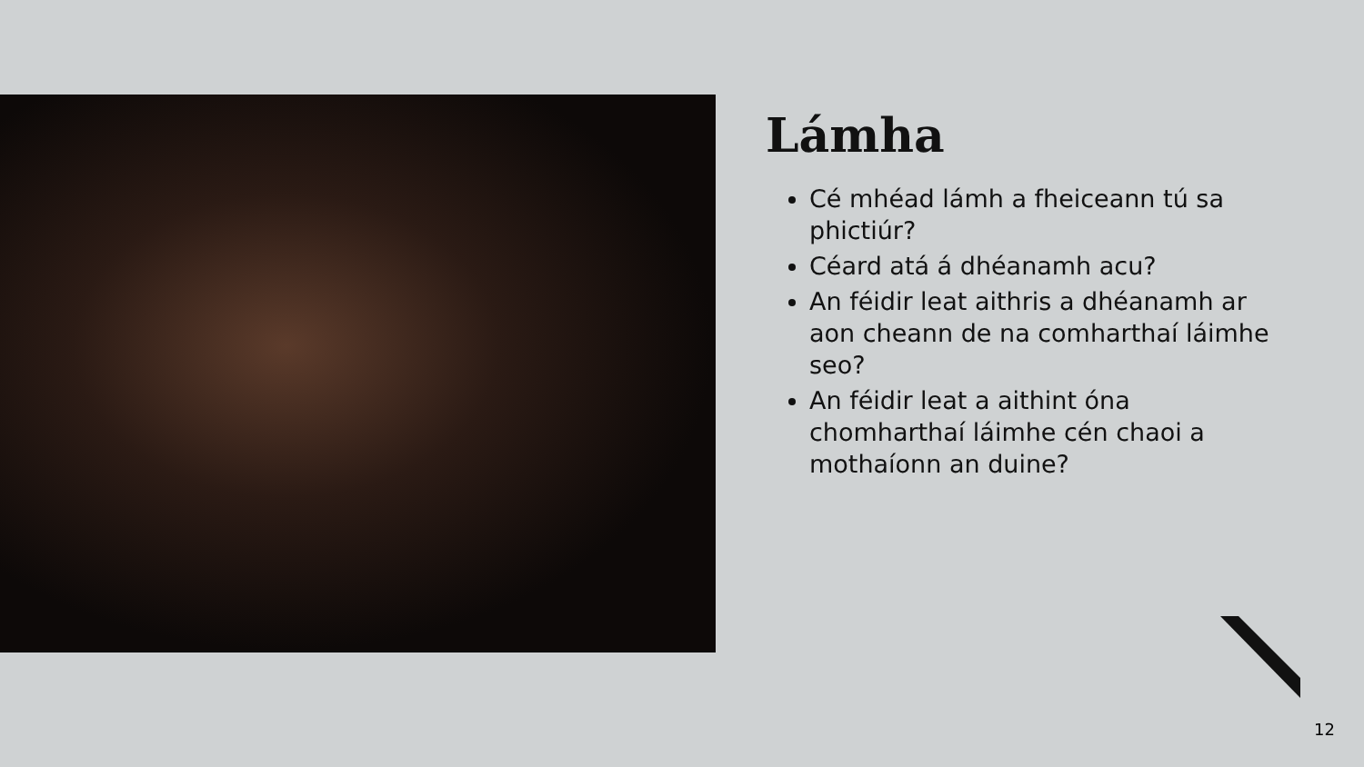Lámha
Cé mhéad lámh a fheiceann tú sa phictiúr?
Céard atá á dhéanamh acu?
An féidir leat aithris a dhéanamh ar aon cheann de na comharthaí láimhe seo?
An féidir leat a aithint óna chomharthaí láimhe cén chaoi a mothaíonn an duine?
12